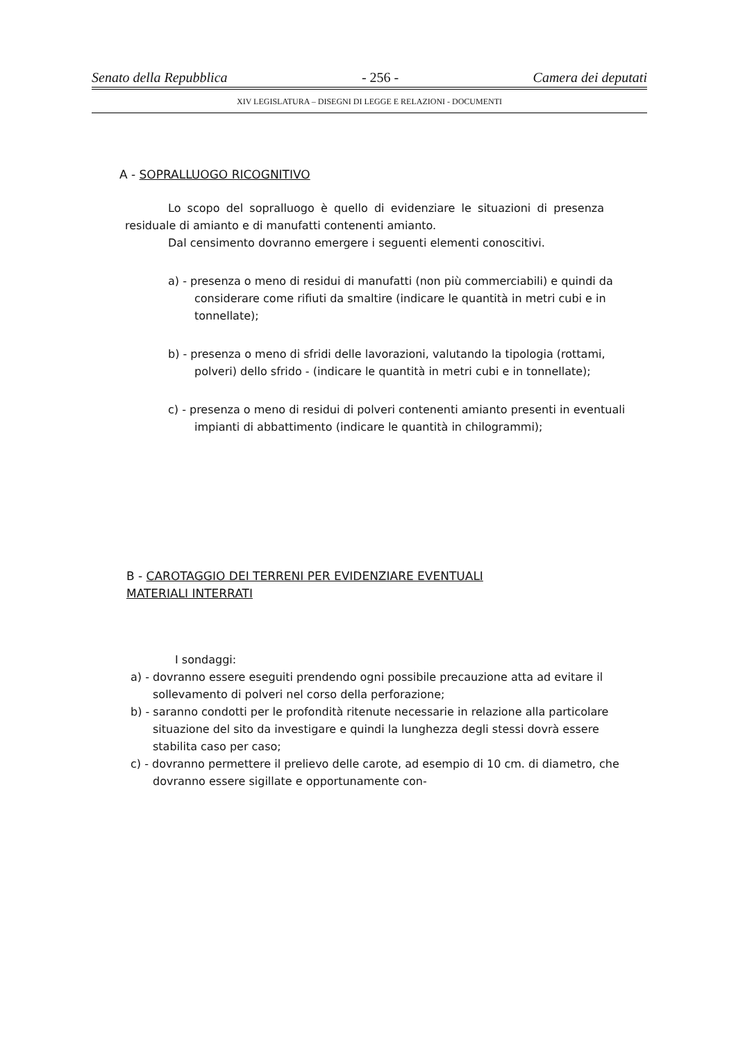Senato della Repubblica - 256 - Camera dei deputati
XIV LEGISLATURA – DISEGNI DI LEGGE E RELAZIONI - DOCUMENTI
A - SOPRALLUOGO RICOGNITIVO
Lo scopo del sopralluogo è quello di evidenziare le situazioni di presenza residuale di amianto e di manufatti contenenti amianto.
Dal censimento dovranno emergere i seguenti elementi conoscitivi.
a) - presenza o meno di residui di manufatti (non più commerciabili) e quindi da considerare come rifiuti da smaltire (indicare le quantità in metri cubi e in tonnellate);
b) - presenza o meno di sfridi delle lavorazioni, valutando la tipologia (rottami, polveri) dello sfrido - (indicare le quantità in metri cubi e in tonnellate);
c) - presenza o meno di residui di polveri contenenti amianto presenti in eventuali impianti di abbattimento (indicare le quantità in chilogrammi);
B - CAROTAGGIO DEI TERRENI PER EVIDENZIARE EVENTUALI
MATERIALI INTERRATI
I sondaggi:
a) - dovranno essere eseguiti prendendo ogni possibile precauzione atta ad evitare il sollevamento di polveri nel corso della perforazione;
b) - saranno condotti per le profondità ritenute necessarie in relazione alla particolare situazione del sito da investigare e quindi la lunghezza degli stessi dovrà essere stabilita caso per caso;
c) - dovranno permettere il prelievo delle carote, ad esempio di 10 cm. di diametro, che dovranno essere sigillate e opportunamente con-